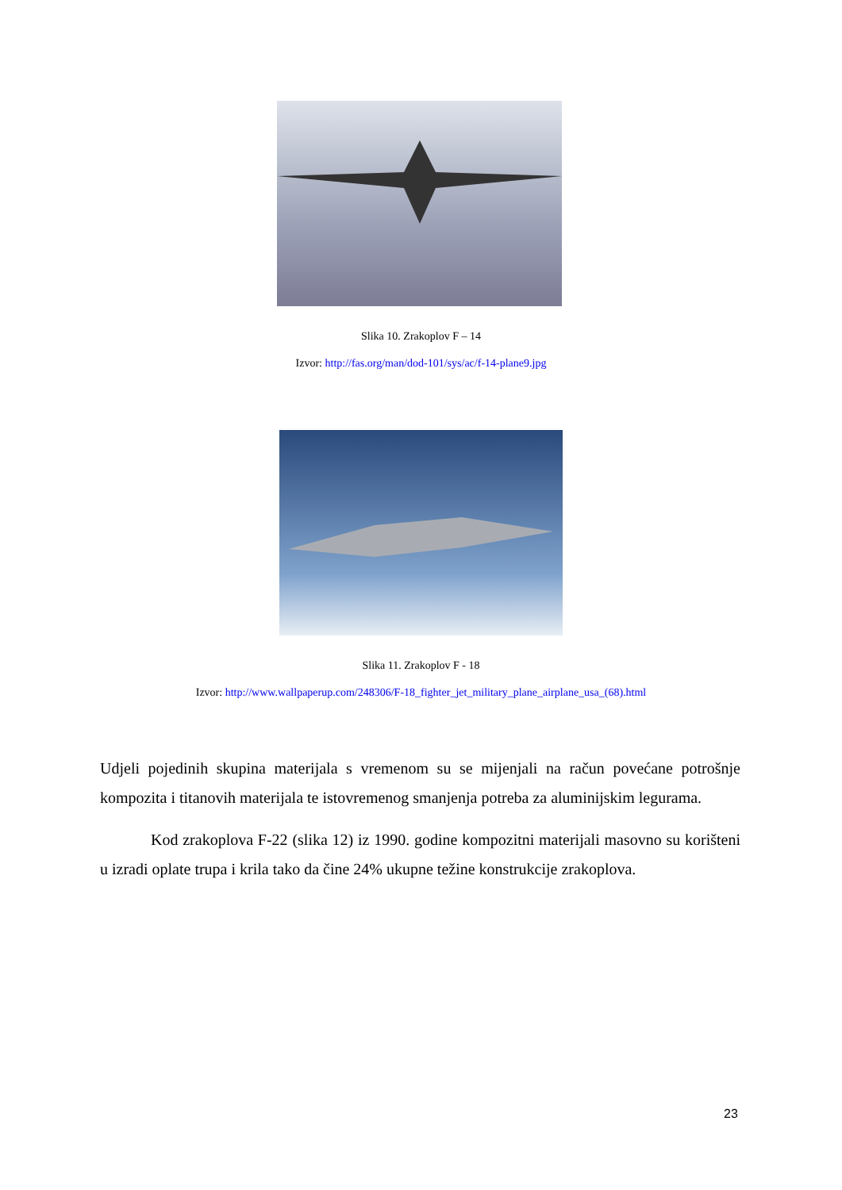Slika 10. Zrakoplov F – 14
Izvor: http://fas.org/man/dod-101/sys/ac/f-14-plane9.jpg
Slika 11. Zrakoplov F - 18
Izvor: http://www.wallpaperup.com/248306/F-18_fighter_jet_military_plane_airplane_usa_(68).html
Udjeli pojedinih skupina materijala s vremenom su se mijenjali na račun povećane potrošnje kompozita i titanovih materijala te istovremenog smanjenja potreba za aluminijskim legurama.
Kod zrakoplova F-22 (slika 12) iz 1990. godine kompozitni materijali masovno su korišteni u izradi oplate trupa i krila tako da čine 24% ukupne težine konstrukcije zrakoplova.
23